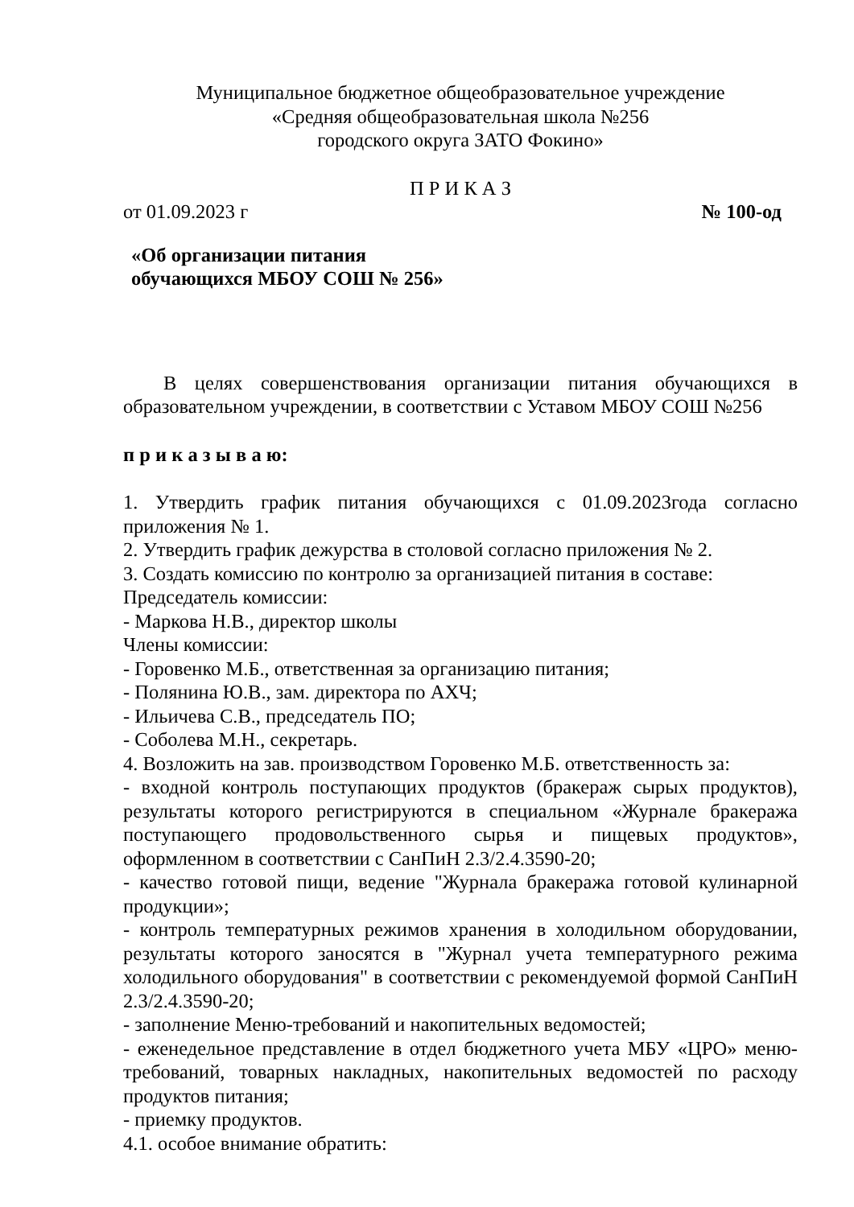Муниципальное бюджетное общеобразовательное учреждение
«Средняя общеобразовательная школа №256
городского округа ЗАТО Фокино»
П Р И К А З
от 01.09.2023 г № 100-од
«Об организации питания
обучающихся МБОУ СОШ № 256»
В целях совершенствования организации питания обучающихся в образовательном учреждении, в соответствии с Уставом МБОУ СОШ №256
п р и к а з ы в а ю:
1. Утвердить график питания обучающихся с 01.09.2023года согласно приложения № 1.
2. Утвердить график дежурства в столовой согласно приложения № 2.
3. Создать комиссию по контролю за организацией питания в составе:
Председатель комиссии:
- Маркова Н.В., директор школы
Члены комиссии:
- Горовенко М.Б., ответственная за организацию питания;
- Полянина Ю.В., зам. директора по АХЧ;
- Ильичева С.В., председатель ПО;
- Соболева М.Н., секретарь.
4. Возложить на зав. производством Горовенко М.Б. ответственность за:
- входной контроль поступающих продуктов (бракераж сырых продуктов), результаты которого регистрируются в специальном «Журнале бракеража поступающего продовольственного сырья и пищевых продуктов», оформленном в соответствии с СанПиН 2.3/2.4.3590-20;
- качество готовой пищи, ведение "Журнала бракеража готовой кулинарной продукции»;
- контроль температурных режимов хранения в холодильном оборудовании, результаты которого заносятся в "Журнал учета температурного режима холодильного оборудования" в соответствии с рекомендуемой формой СанПиН 2.3/2.4.3590-20;
- заполнение Меню-требований и накопительных ведомостей;
- еженедельное представление в отдел бюджетного учета МБУ «ЦРО» меню-требований, товарных накладных, накопительных ведомостей по расходу продуктов питания;
- приемку продуктов.
4.1. особое внимание обратить: